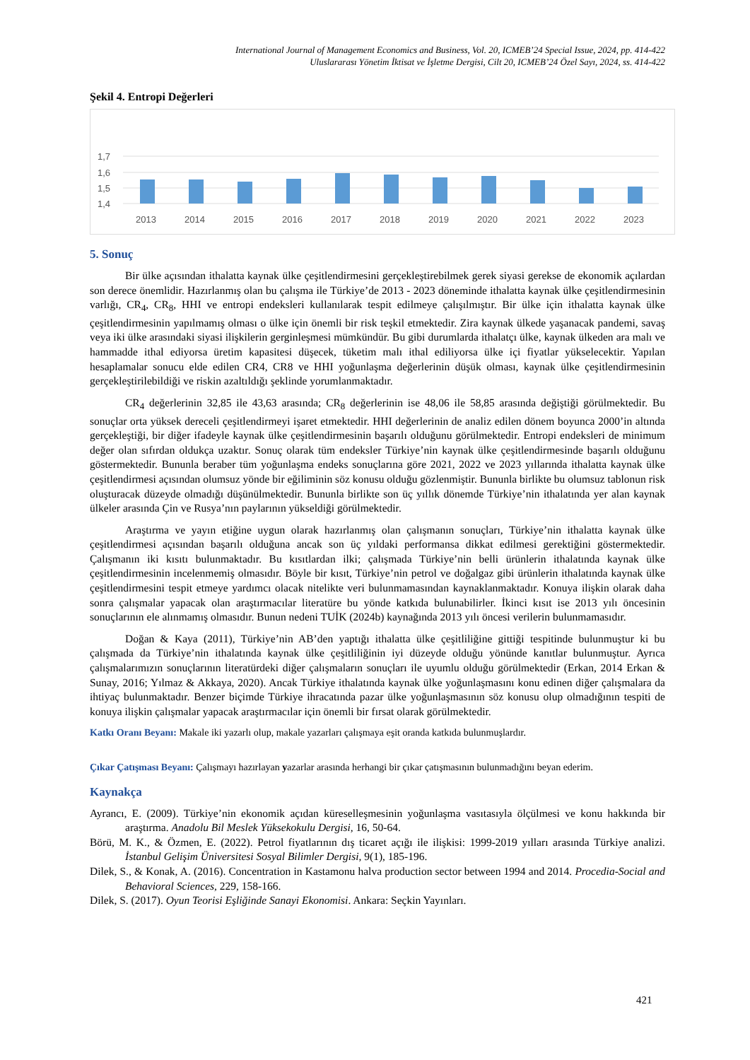International Journal of Management Economics and Business, Vol. 20, ICMEB’24 Special Issue, 2024, pp. 414-422
Uluslararası Yönetim İktisat ve İşletme Dergisi, Cilt 20, ICMEB’24 Özel Sayı, 2024, ss. 414-422
Şekil 4. Entropi Değerleri
1,7
1,6
1,5
1,4
2013
2014
2015
2016
2017
2018
2019
2020
2021
2022
2023
5. Sonuç
Bir ülke açısından ithalatta kaynak ülke çeşitlendirmesini gerçekleştirebilmek gerek siyasi gerekse de ekonomik açılardan son derece önemlidir. Hazırlanmış olan bu çalışma ile Türkiye’de 2013 - 2023 döneminde ithalatta kaynak ülke çeşitlendirmesinin varlığı, CR<sub>4</sub>, CR<sub>8</sub>, HHI ve entropi endeksleri kullanılarak tespit edilmeye çalışılmıştır. Bir ülke için ithalatta kaynak ülke çeşitlendirmesinin yapılmamış olması o ülke için önemli bir risk teşkil etmektedir. Zira kaynak ülkede yaşanacak pandemi, savaş veya iki ülke arasındaki siyasi ilişkilerin gerginleşmesi mümkündür. Bu gibi durumlarda ithalatçı ülke, kaynak ülkeden ara malı ve hammadde ithal ediyorsa üretim kapasitesi düşecek, tüketim malı ithal ediliyorsa ülke içi fiyatlar yükselecektir. Yapılan hesaplamalar sonucu elde edilen CR4, CR8 ve HHI yoğunlaşma değerlerinin düşük olması, kaynak ülke çeşitlendirmesinin gerçekleştirilebildiği ve riskin azaltıldığı şeklinde yorumlanmaktadır.
CR<sub>4</sub> değerlerinin 32,85 ile 43,63 arasında; CR<sub>8</sub> değerlerinin ise 48,06 ile 58,85 arasında değiştiği görülmektedir. Bu sonuçlar orta yüksek dereceli çeşitlendirmeyi işaret etmektedir. HHI değerlerinin de analiz edilen dönem boyunca 2000’in altında gerçekleştiği, bir diğer ifadeyle kaynak ülke çeşitlendirmesinin başarılı olduğunu görülmektedir. Entropi endeksleri de minimum değer olan sıfırdan oldukça uzaktır. Sonuç olarak tüm endeksler Türkiye’nin kaynak ülke çeşitlendirmesinde başarılı olduğunu göstermektedir. Bununla beraber tüm yoğunlaşma endeks sonuçlarına göre 2021, 2022 ve 2023 yıllarında ithalatta kaynak ülke çeşitlendirmesi açısından olumsuz yönde bir eğiliminin söz konusu olduğu gözlenmiştir. Bununla birlikte bu olumsuz tablonun risk oluşturacak düzeyde olmadığı düşünülmektedir. Bununla birlikte son üç yıllık dönemde Türkiye’nin ithalatında yer alan kaynak ülkeler arasında Çin ve Rusya’nın paylarının yükseldiği görülmektedir.
Araştırma ve yayın etiğine uygun olarak hazırlanmış olan çalışmanın sonuçları, Türkiye’nin ithalatta kaynak ülke çeşitlendirmesi açısından başarılı olduğuna ancak son üç yıldaki performansa dikkat edilmesi gerektiğini göstermektedir. Çalışmanın iki kısıtı bulunmaktadır. Bu kısıtlardan ilki; çalışmada Türkiye’nin belli ürünlerin ithalatında kaynak ülke çeşitlendirmesinin incelenmemiş olmasıdır. Böyle bir kısıt, Türkiye’nin petrol ve doğalgaz gibi ürünlerin ithalatında kaynak ülke çeşitlendirmesini tespit etmeye yardımcı olacak nitelikte veri bulunmamasından kaynaklanmaktadır. Konuya ilişkin olarak daha sonra çalışmalar yapacak olan araştırmacılar literatüre bu yönde katkıda bulunabilirler. İkinci kısıt ise 2013 yılı öncesinin sonuçlarının ele alınmamış olmasıdır. Bunun nedeni TUİK (2024b) kaynağında 2013 yılı öncesi verilerin bulunmamasıdır.
Doğan & Kaya (2011), Türkiye’nin AB’den yaptığı ithalatta ülke çeşitliliğine gittiği tespitinde bulunmuştur ki bu çalışmada da Türkiye’nin ithalatında kaynak ülke çeşitliliğinin iyi düzeyde olduğu yönünde kanıtlar bulunmuştur. Ayrıca çalışmalarımızın sonuçlarının literatürdeki diğer çalışmaların sonuçları ile uyumlu olduğu görülmektedir (Erkan, 2014 Erkan & Sunay, 2016; Yılmaz & Akkaya, 2020). Ancak Türkiye ithalatında kaynak ülke yoğunlaşmasını konu edinen diğer çalışmalara da ihtiyaç bulunmaktadır. Benzer biçimde Türkiye ihracatında pazar ülke yoğunlaşmasının söz konusu olup olmadığının tespiti de konuya ilişkin çalışmalar yapacak araştırmacılar için önemli bir fırsat olarak görülmektedir.
Katkı Oranı Beyanı: Makale iki yazarlı olup, makale yazarları çalışmaya eşit oranda katkıda bulunmuşlardır.
Çıkar Çatışması Beyanı: Çalışmayı hazırlayan yazarlar arasında herhangi bir çıkar çatışmasının bulunmadığını beyan ederim.
Kaynakça
Ayrancı, E. (2009). Türkiye’nin ekonomik açıdan küreselleşmesinin yoğunlaşma vasıtasıyla ölçülmesi ve konu hakkında bir araştırma. Anadolu Bil Meslek Yüksekokulu Dergisi, 16, 50-64.
Börü, M. K., & Özmen, E. (2022). Petrol fiyatlarının dış ticaret açığı ile ilişkisi: 1999-2019 yılları arasında Türkiye analizi. İstanbul Gelişim Üniversitesi Sosyal Bilimler Dergisi, 9(1), 185-196.
Dilek, S., & Konak, A. (2016). Concentration in Kastamonu halva production sector between 1994 and 2014. Procedia-Social and Behavioral Sciences, 229, 158-166.
Dilek, S. (2017). Oyun Teorisi Eşliğinde Sanayi Ekonomisi. Ankara: Seçkin Yayınları.
421